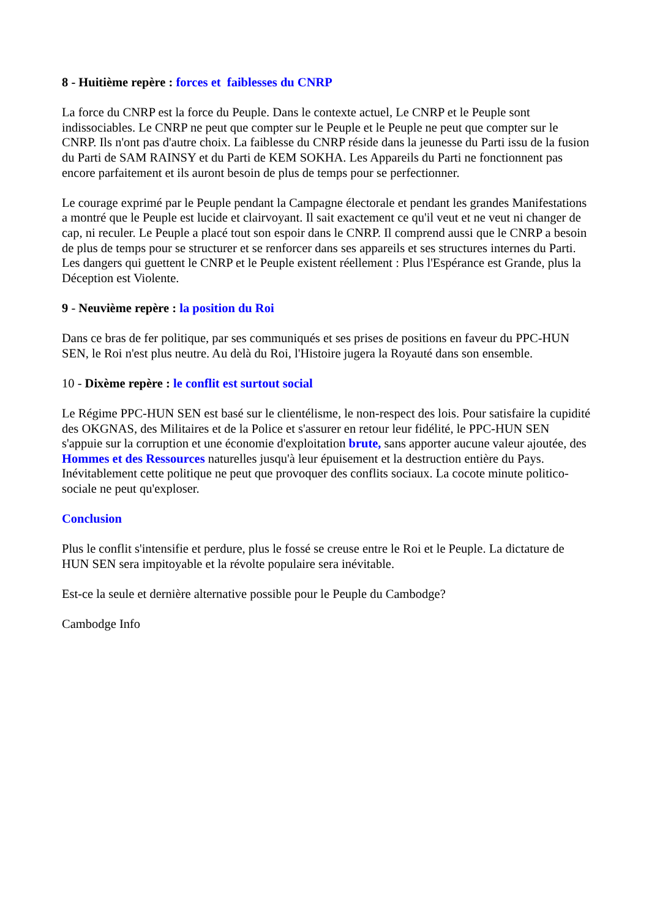8 - Huitième repère : forces et faiblesses du CNRP
La force du CNRP est la force du Peuple. Dans le contexte actuel, Le CNRP et le Peuple sont indissociables. Le CNRP ne peut que compter sur le Peuple et le Peuple ne peut que compter sur le CNRP. Ils n'ont pas d'autre choix. La faiblesse du CNRP réside dans la jeunesse du Parti issu de la fusion du Parti de SAM RAINSY et du Parti de KEM SOKHA. Les Appareils du Parti ne fonctionnent pas encore parfaitement et ils auront besoin de plus de temps pour se perfectionner.
Le courage exprimé par le Peuple pendant la Campagne électorale et pendant les grandes Manifestations a montré que le Peuple est lucide et clairvoyant. Il sait exactement ce qu'il veut et ne veut ni changer de cap, ni reculer. Le Peuple a placé tout son espoir dans le CNRP. Il comprend aussi que le CNRP a besoin de plus de temps pour se structurer et se renforcer dans ses appareils et ses structures internes du Parti. Les dangers qui guettent le CNRP et le Peuple existent réellement : Plus l'Espérance est Grande, plus la Déception est Violente.
9 - Neuvième repère : la position du Roi
Dans ce bras de fer politique, par ses communiqués et ses prises de positions en faveur du PPC-HUN SEN, le Roi n'est plus neutre. Au delà du Roi, l'Histoire jugera la Royauté dans son ensemble.
10 - Dixème repère : le conflit est surtout social
Le Régime PPC-HUN SEN est basé sur le clientélisme, le non-respect des lois. Pour satisfaire la cupidité des OKGNAS, des Militaires et de la Police et s'assurer en retour leur fidélité, le PPC-HUN SEN s'appuie sur la corruption et une économie d'exploitation brute, sans apporter aucune valeur ajoutée, des Hommes et des Ressources naturelles jusqu'à leur épuisement et la destruction entière du Pays. Inévitablement cette politique ne peut que provoquer des conflits sociaux. La cocote minute politico-sociale ne peut qu'exploser.
Conclusion
Plus le conflit s'intensifie et perdure, plus le fossé se creuse entre le Roi et le Peuple. La dictature de HUN SEN sera impitoyable et la révolte populaire sera inévitable.
Est-ce la seule et dernière alternative possible pour le Peuple du Cambodge?
Cambodge Info